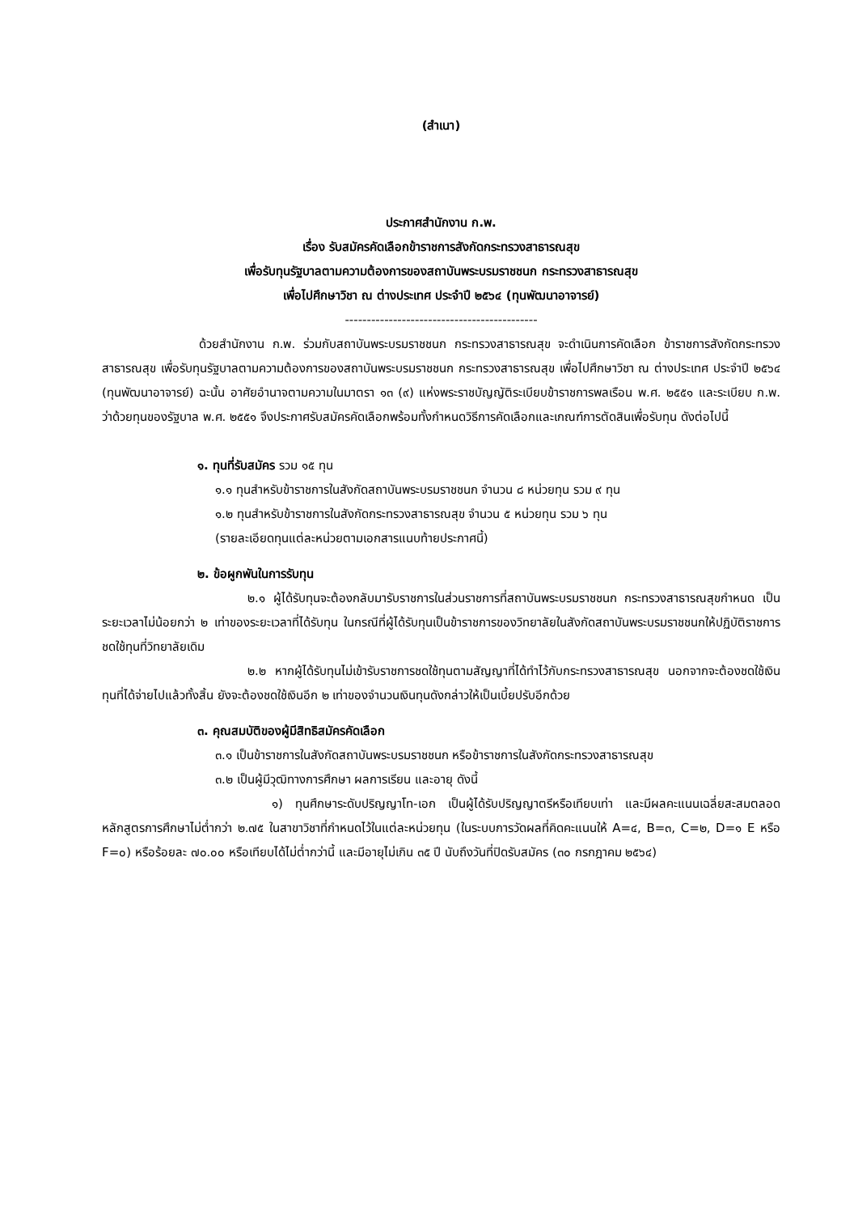(สำเนา)
ประกาศสำนักงาน ก.พ.
เรื่อง รับสมัครคัดเลือกข้าราชการสังกัดกระทรวงสาธารณสุข
เพื่อรับทุนรัฐบาลตามความต้องการของสถาบันพระบรมราชชนก กระทรวงสาธารณสุข
เพื่อไปศึกษาวิชา ณ ต่างประเทศ ประจำปี ๒๕๖๔ (ทุนพัฒนาอาจารย์)
--------------------------------------------
ด้วยสำนักงาน ก.พ. ร่วมกับสถาบันพระบรมราชชนก กระทรวงสาธารณสุข จะดำเนินการคัดเลือก ข้าราชการสังกัดกระทรวงสาธารณสุข เพื่อรับทุนรัฐบาลตามความต้องการของสถาบันพระบรมราชชนก กระทรวงสาธารณสุข เพื่อไปศึกษาวิชา ณ ต่างประเทศ ประจำปี ๒๕๖๔ (ทุนพัฒนาอาจารย์) ฉะนั้น อาศัยอำนาจตามความในมาตรา ๑๓ (๙) แห่งพระราชบัญญัติระเบียบข้าราชการพลเรือน พ.ศ. ๒๕๕๑ และระเบียบ ก.พ. ว่าด้วยทุนของรัฐบาล พ.ศ. ๒๕๕๑ จึงประกาศรับสมัครคัดเลือกพร้อมทั้งกำหนดวิธีการคัดเลือกและเกณฑ์การตัดสินเพื่อรับทุน ดังต่อไปนี้
๑. ทุนที่รับสมัคร รวม ๑๕ ทุน
๑.๑ ทุนสำหรับข้าราชการในสังกัดสถาบันพระบรมราชชนก จำนวน ๘ หน่วยทุน รวม ๙ ทุน
๑.๒ ทุนสำหรับข้าราชการในสังกัดกระทรวงสาธารณสุข จำนวน ๕ หน่วยทุน รวม ๖ ทุน
(รายละเอียดทุนแต่ละหน่วยตามเอกสารแนบท้ายประกาศนี้)
๒. ข้อผูกพันในการรับทุน
๒.๑ ผู้ได้รับทุนจะต้องกลับมารับราชการในส่วนราชการที่สถาบันพระบรมราชชนก กระทรวงสาธารณสุขกำหนด เป็นระยะเวลาไม่น้อยกว่า ๒ เท่าของระยะเวลาที่ได้รับทุน ในกรณีที่ผู้ได้รับทุนเป็นข้าราชการของวิทยาลัยในสังกัดสถาบันพระบรมราชชนกให้ปฏิบัติราชการชดใช้ทุนที่วิทยาลัยเดิม
๒.๒ หากผู้ได้รับทุนไม่เข้ารับราชการชดใช้ทุนตามสัญญาที่ได้ทำไว้กับกระทรวงสาธารณสุข นอกจากจะต้องชดใช้เงินทุนที่ได้จ่ายไปแล้วทั้งสิ้น ยังจะต้องชดใช้เงินอีก ๒ เท่าของจำนวนเงินทุนดังกล่าวให้เป็นเบี้ยปรับอีกด้วย
๓. คุณสมบัติของผู้มีสิทธิสมัครคัดเลือก
๓.๑ เป็นข้าราชการในสังกัดสถาบันพระบรมราชชนก หรือข้าราชการในสังกัดกระทรวงสาธารณสุข
๓.๒ เป็นผู้มีวุฒิทางการศึกษา ผลการเรียน และอายุ ดังนี้
๑) ทุนศึกษาระดับปริญญาโท-เอก เป็นผู้ได้รับปริญญาตรีหรือเทียบเท่า และมีผลคะแนนเฉลี่ยสะสมตลอดหลักสูตรการศึกษาไม่ต่ำกว่า ๒.๗๕ ในสาขาวิชาที่กำหนดไว้ในแต่ละหน่วยทุน (ในระบบการวัดผลที่คิดคะแนนให้ A=๔, B=๓, C=๒, D=๑ E หรือ F=๐) หรือร้อยละ ๗๐.๐๐ หรือเทียบได้ไม่ต่ำกว่านี้ และมีอายุไม่เกิน ๓๕ ปี นับถึงวันที่ปิดรับสมัคร (๓๐ กรกฎาคม ๒๕๖๔)